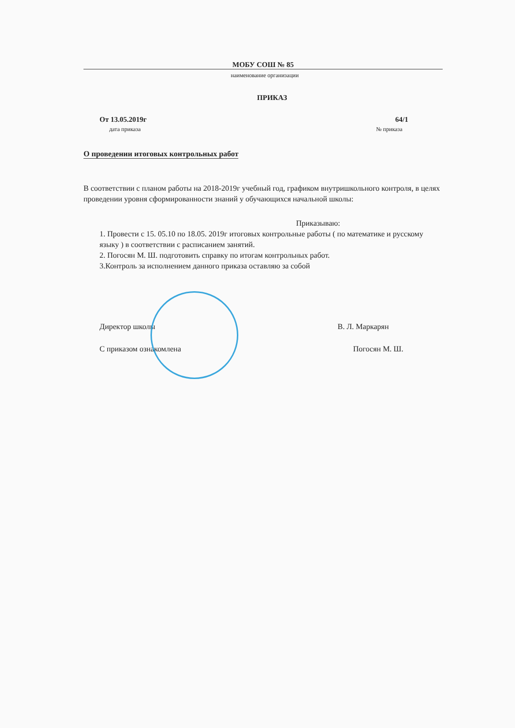МОБУ СОШ № 85
наименование организации
ПРИКАЗ
От 13.05.2019г 64/1
дата приказа № приказа
О проведении итоговых контрольных работ
В соответствии с планом работы на 2018-2019г учебный год, графиком внутришкольного контроля, в целях проведении уровня сформированности знаний у обучающихся начальной школы:
Приказываю:
1. Провести с 15. 05.10 по 18.05. 2019г итоговых контрольные работы ( по математике и русскому языку ) в соответствии с расписанием занятий.
2. Погосян М. Ш. подготовить справку по итогам контрольных работ.
3.Контроль за исполнением данного приказа оставляю за собой
Директор школы В. Л. Маркарян
С приказом ознакомлена Погосян М. Ш.